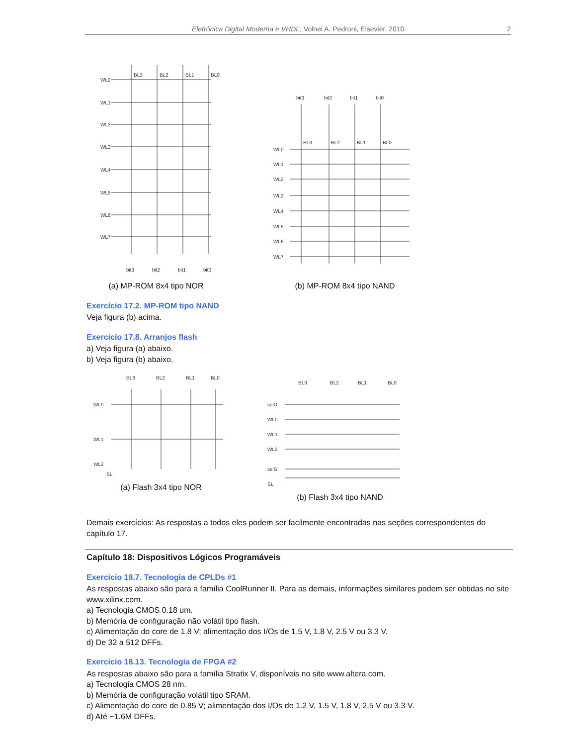Eletrônica Digital Moderna e VHDL, Volnei A. Pedroni, Elsevier, 2010. 2
WL0
WL1
WL2
WL3
WL4
WL5
WL6
WL7
BL3
BL2
BL1
BL0
bit3
bit2
bit1
bit0
(a) MP-ROM 8x4 tipo NOR
WL0
WL1
WL2
WL3
WL4
WL5
WL6
WL7
BL3
BL2
BL1
BL0
bit3
bit2
bit1
bit0
(b) MP-ROM 8x4 tipo NAND
Exercício 17.2. MP-ROM tipo NAND
Veja figura (b) acima.
Exercício 17.8. Arranjos flash
a) Veja figura (a) abaixo.
b) Veja figura (b) abaixo.
WL0
WL1
WL2
BL3
BL2
BL1
BL0
SL
(a) Flash 3x4 tipo NOR
selD
WL0
WL1
WL2
selS
BL3
BL2
BL1
BL0
SL
(b) Flash 3x4 tipo NAND
Demais exercícios: As respostas a todos eles podem ser facilmente encontradas nas seções correspondentes do capítulo 17.
Capítulo 18: Dispositivos Lógicos Programáveis
Exercício 18.7. Tecnologia de CPLDs #1
As respostas abaixo são para a família CoolRunner II. Para as demais, informações similares podem ser obtidas no site www.xilinx.com.
a) Tecnologia CMOS 0.18 um.
b) Memória de configuração não volátil tipo flash.
c) Alimentação do core de 1.8 V; alimentação dos I/Os de 1.5 V, 1.8 V, 2.5 V ou 3.3 V.
d) De 32 a 512 DFFs.
Exercício 18.13. Tecnologia de FPGA #2
As respostas abaixo são para a família Stratix V, disponíveis no site www.altera.com.
a) Tecnologia CMOS 28 nm.
b) Memória de configuração volátil tipo SRAM.
c) Alimentação do core de 0.85 V; alimentação dos I/Os de 1.2 V, 1.5 V, 1.8 V, 2.5 V ou 3.3 V.
d) Até ~1.6M DFFs.